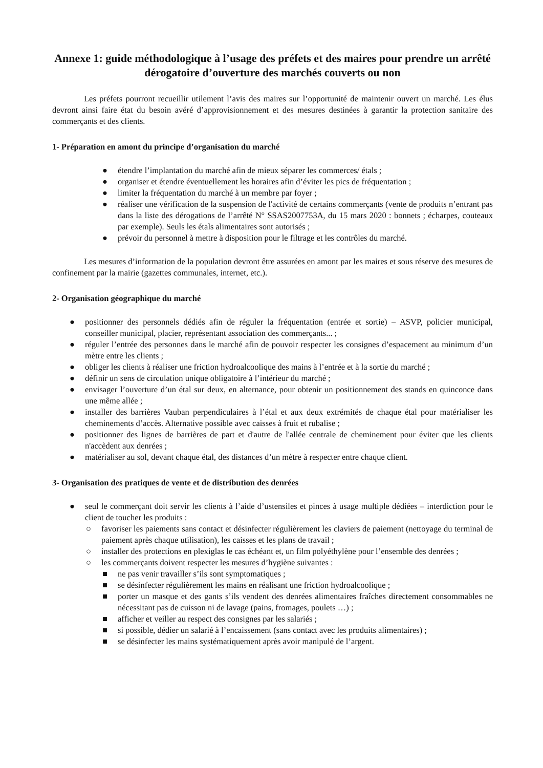Annexe 1: guide méthodologique à l’usage des préfets et des maires pour prendre un arrêté dérogatoire d’ouverture des marchés couverts ou non
Les préfets pourront recueillir utilement l’avis des maires sur l’opportunité de maintenir ouvert un marché. Les élus devront ainsi faire état du besoin avéré d’approvisionnement et des mesures destinées à garantir la protection sanitaire des commerçants et des clients.
1- Préparation en amont du principe d’organisation du marché
● étendre l’implantation du marché afin de mieux séparer les commerces/ étals ;
● organiser et étendre éventuellement les horaires afin d’éviter les pics de fréquentation ;
● limiter la fréquentation du marché à un membre par foyer ;
● réaliser une vérification de la suspension de l'activité de certains commerçants (vente de produits n’entrant pas dans la liste des dérogations de l’arrêté N° SSAS2007753A, du 15 mars 2020 : bonnets ; écharpes, couteaux par exemple). Seuls les étals alimentaires sont autorisés ;
● prévoir du personnel à mettre à disposition pour le filtrage et les contrôles du marché.
Les mesures d’information de la population devront être assurées en amont par les maires et sous réserve des mesures de confinement par la mairie (gazettes communales, internet, etc.).
2- Organisation géographique du marché
● positionner des personnels dédiés afin de réguler la fréquentation (entrée et sortie) – ASVP, policier municipal, conseiller municipal, placier, représentant association des commerçants... ;
● réguler l’entrée des personnes dans le marché afin de pouvoir respecter les consignes d’espacement au minimum d’un mètre entre les clients ;
● obliger les clients à réaliser une friction hydroalcoolique des mains à l’entrée et à la sortie du marché ;
● définir un sens de circulation unique obligatoire à l’intérieur du marché ;
● envisager l’ouverture d’un étal sur deux, en alternance, pour obtenir un positionnement des stands en quinconce dans une même allée ;
● installer des barrières Vauban perpendiculaires à l’étal et aux deux extrémités de chaque étal pour matérialiser les cheminements d’accès. Alternative possible avec caisses à fruit et rubalise ;
● positionner des lignes de barrières de part et d'autre de l'allée centrale de cheminement pour éviter que les clients n'accèdent aux denrées ;
● matérialiser au sol, devant chaque étal, des distances d’un mètre à respecter entre chaque client.
3- Organisation des pratiques de vente et de distribution des denrées
● seul le commerçant doit servir les clients à l’aide d’ustensiles et pinces à usage multiple dédiées – interdiction pour le client de toucher les produits :
○ favoriser les paiements sans contact et désinfecter régulièrement les claviers de paiement (nettoyage du terminal de paiement après chaque utilisation), les caisses et les plans de travail ;
○ installer des protections en plexiglas le cas échéant et, un film polyéthylène pour l’ensemble des denrées ;
○ les commerçants doivent respecter les mesures d’hygiène suivantes :
■ ne pas venir travailler s’ils sont symptomatiques ;
■ se désinfecter régulièrement les mains en réalisant une friction hydroalcoolique ;
■ porter un masque et des gants s’ils vendent des denrées alimentaires fraîches directement consommables ne nécessitant pas de cuisson ni de lavage (pains, fromages, poulets …) ;
■ afficher et veiller au respect des consignes par les salariés ;
■ si possible, dédier un salarié à l’encaissement (sans contact avec les produits alimentaires) ;
■ se désinfecter les mains systématiquement après avoir manipulé de l’argent.